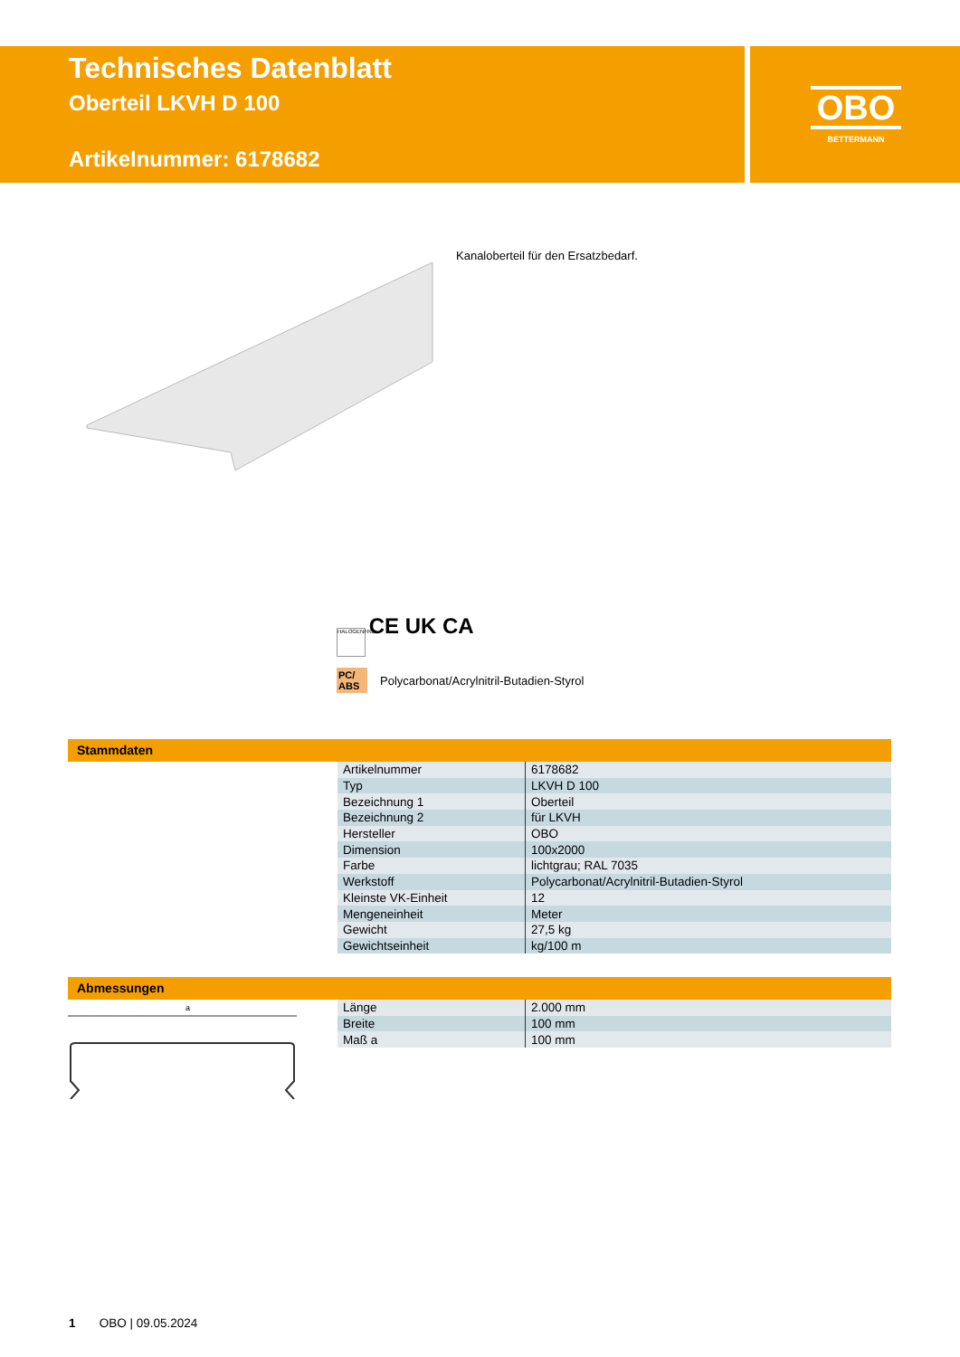Technisches Datenblatt
Oberteil LKVH D 100
Artikelnummer: 6178682
OBO
BETTERMANN
Kanaloberteil für den Ersatzbedarf.
HALOGENFREI CE UK CA
PC/ ABS Polycarbonat/Acrylnitril-Butadien-Styrol
Stammdaten
| Artikelnummer | 6178682 |
| Typ | LKVH D 100 |
| Bezeichnung 1 | Oberteil |
| Bezeichnung 2 | für LKVH |
| Hersteller | OBO |
| Dimension | 100x2000 |
| Farbe | lichtgrau; RAL 7035 |
| Werkstoff | Polycarbonat/Acrylnitril-Butadien-Styrol |
| Kleinste VK-Einheit | 12 |
| Mengeneinheit | Meter |
| Gewicht | 27,5 kg |
| Gewichtseinheit | kg/100 m |
Abmessungen
a
| Länge | 2.000 mm |
| Breite | 100 mm |
| Maß a | 100 mm |
1 OBO | 09.05.2024